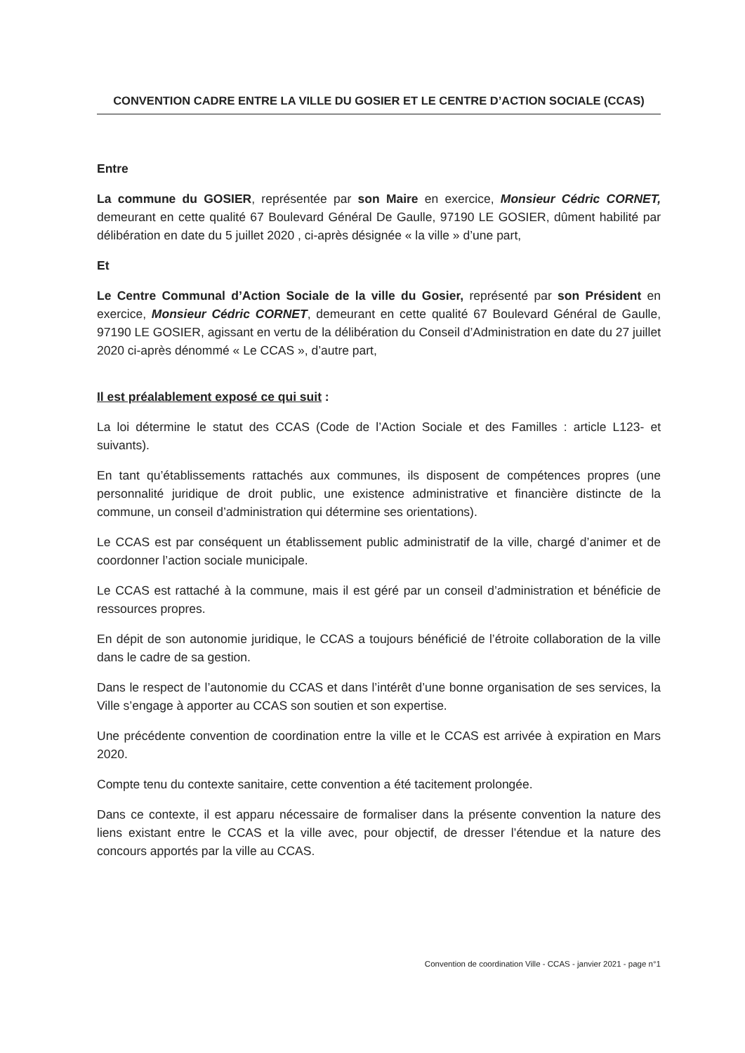CONVENTION CADRE ENTRE LA VILLE DU GOSIER ET LE CENTRE D’ACTION SOCIALE (CCAS)
Entre
La commune du GOSIER, représentée par son Maire en exercice, Monsieur Cédric CORNET, demeurant en cette qualité 67 Boulevard Général De Gaulle, 97190 LE GOSIER, dûment habilité par délibération en date du 5 juillet 2020 , ci-après désignée « la ville » d’une part,
Et
Le Centre Communal d’Action Sociale de la ville du Gosier, représenté par son Président en exercice, Monsieur Cédric CORNET, demeurant en cette qualité 67 Boulevard Général de Gaulle, 97190 LE GOSIER, agissant en vertu de la délibération du Conseil d’Administration en date du 27 juillet 2020 ci-après dénommé « Le CCAS », d’autre part,
Il est préalablement exposé ce qui suit :
La loi détermine le statut des CCAS (Code de l’Action Sociale et des Familles : article L123- et suivants).
En tant qu’établissements rattachés aux communes, ils disposent de compétences propres (une personnalité juridique de droit public, une existence administrative et financière distincte de la commune, un conseil d’administration qui détermine ses orientations).
Le CCAS est par conséquent un établissement public administratif de la ville, chargé d’animer et de coordonner l’action sociale municipale.
Le CCAS est rattaché à la commune, mais il est géré par un conseil d’administration et bénéficie de ressources propres.
En dépit de son autonomie juridique, le CCAS a toujours bénéficié de l’étroite collaboration de la ville dans le cadre de sa gestion.
Dans le respect de l’autonomie du CCAS et dans l’intérêt d’une bonne organisation de ses services, la Ville s’engage à apporter au CCAS son soutien et son expertise.
Une précédente convention de coordination entre la ville et le CCAS est arrivée à expiration en Mars 2020.
Compte tenu du contexte sanitaire, cette convention a été tacitement prolongée.
Dans ce contexte, il est apparu nécessaire de formaliser dans la présente convention la nature des liens existant entre le CCAS et la ville avec, pour objectif, de dresser l’étendue et la nature des concours apportés par la ville au CCAS.
Convention de coordination Ville - CCAS - janvier 2021 - page n°1